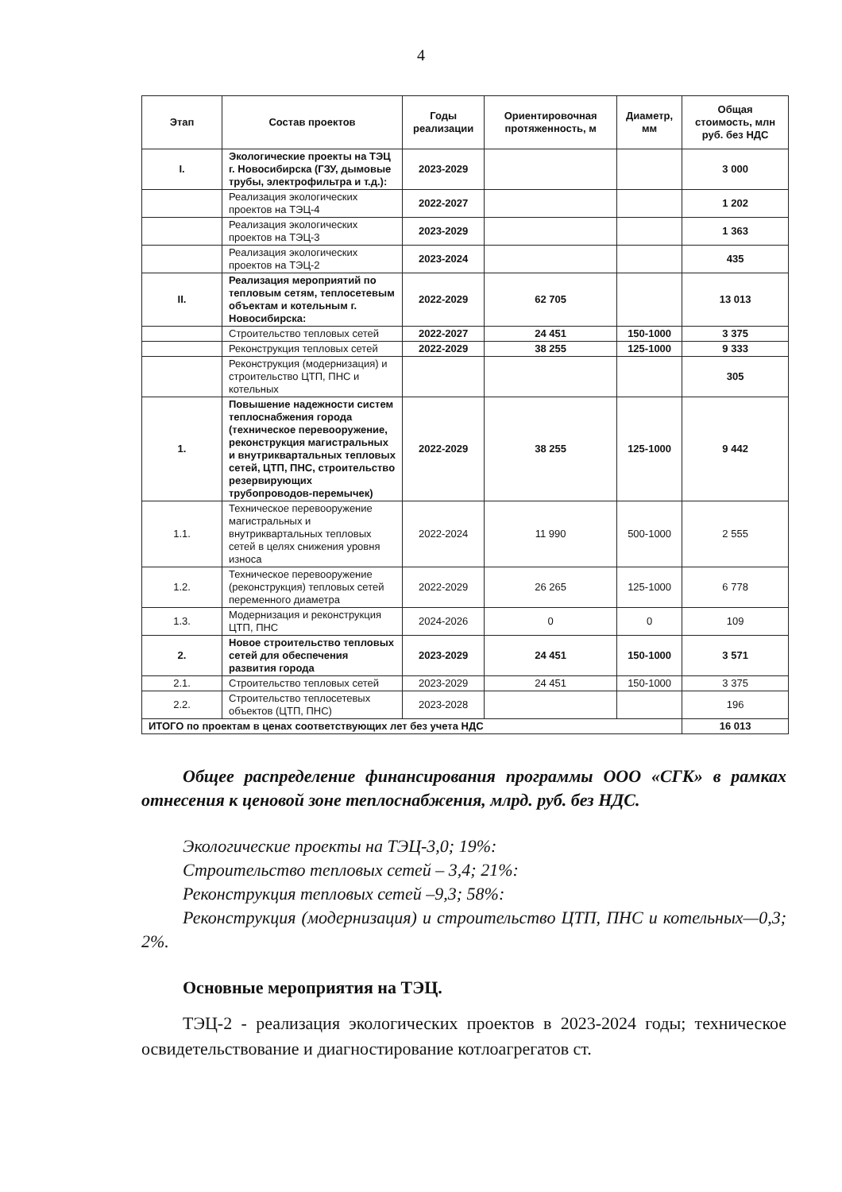4
| Этап | Состав проектов | Годы реализации | Ориентировочная протяженность, м | Диаметр, мм | Общая стоимость, млн руб. без НДС |
| --- | --- | --- | --- | --- | --- |
| I. | Экологические проекты на ТЭЦ г. Новосибирска (ГЗУ, дымовые трубы, электрофильтра и т.д.): | 2023-2029 | | | 3 000 |
| | Реализация экологических проектов на ТЭЦ-4 | 2022-2027 | | | 1 202 |
| | Реализация экологических проектов на ТЭЦ-3 | 2023-2029 | | | 1 363 |
| | Реализация экологических проектов на ТЭЦ-2 | 2023-2024 | | | 435 |
| II. | Реализация мероприятий по тепловым сетям, теплосетевым объектам и котельным г. Новосибирска: | 2022-2029 | 62 705 | | 13 013 |
| | Строительство тепловых сетей | 2022-2027 | 24 451 | 150-1000 | 3 375 |
| | Реконструкция тепловых сетей | 2022-2029 | 38 255 | 125-1000 | 9 333 |
| | Реконструкция (модернизация) и строительство ЦТП, ПНС и котельных | | | | 305 |
| 1. | Повышение надежности систем теплоснабжения города (техническое перевооружение, реконструкция магистральных и внутриквартальных тепловых сетей, ЦТП, ПНС, строительство резервирующих трубопроводов-перемычек) | 2022-2029 | 38 255 | 125-1000 | 9 442 |
| 1.1. | Техническое перевооружение магистральных и внутриквартальных тепловых сетей в целях снижения уровня износа | 2022-2024 | 11 990 | 500-1000 | 2 555 |
| 1.2. | Техническое перевооружение (реконструкция) тепловых сетей переменного диаметра | 2022-2029 | 26 265 | 125-1000 | 6 778 |
| 1.3. | Модернизация и реконструкция ЦТП, ПНС | 2024-2026 | 0 | 0 | 109 |
| 2. | Новое строительство тепловых сетей для обеспечения развития города | 2023-2029 | 24 451 | 150-1000 | 3 571 |
| 2.1. | Строительство тепловых сетей | 2023-2029 | 24 451 | 150-1000 | 3 375 |
| 2.2. | Строительство теплосетевых объектов (ЦТП, ПНС) | 2023-2028 | | | 196 |
| ИТОГО по проектам в ценах соответствующих лет без учета НДС | | | | | 16 013 |
Общее распределение финансирования программы ООО «СГК» в рамках отнесения к ценовой зоне теплоснабжения, млрд. руб. без НДС.
Экологические проекты на ТЭЦ-3,0; 19%:
Строительство тепловых сетей – 3,4; 21%:
Реконструкция тепловых сетей –9,3; 58%:
Реконструкция (модернизация) и строительство ЦТП, ПНС и котельных—0,3; 2%.
Основные мероприятия на ТЭЦ.
ТЭЦ-2 - реализация экологических проектов в 2023-2024 годы; техническое освидетельствование и диагностирование котлоагрегатов ст.